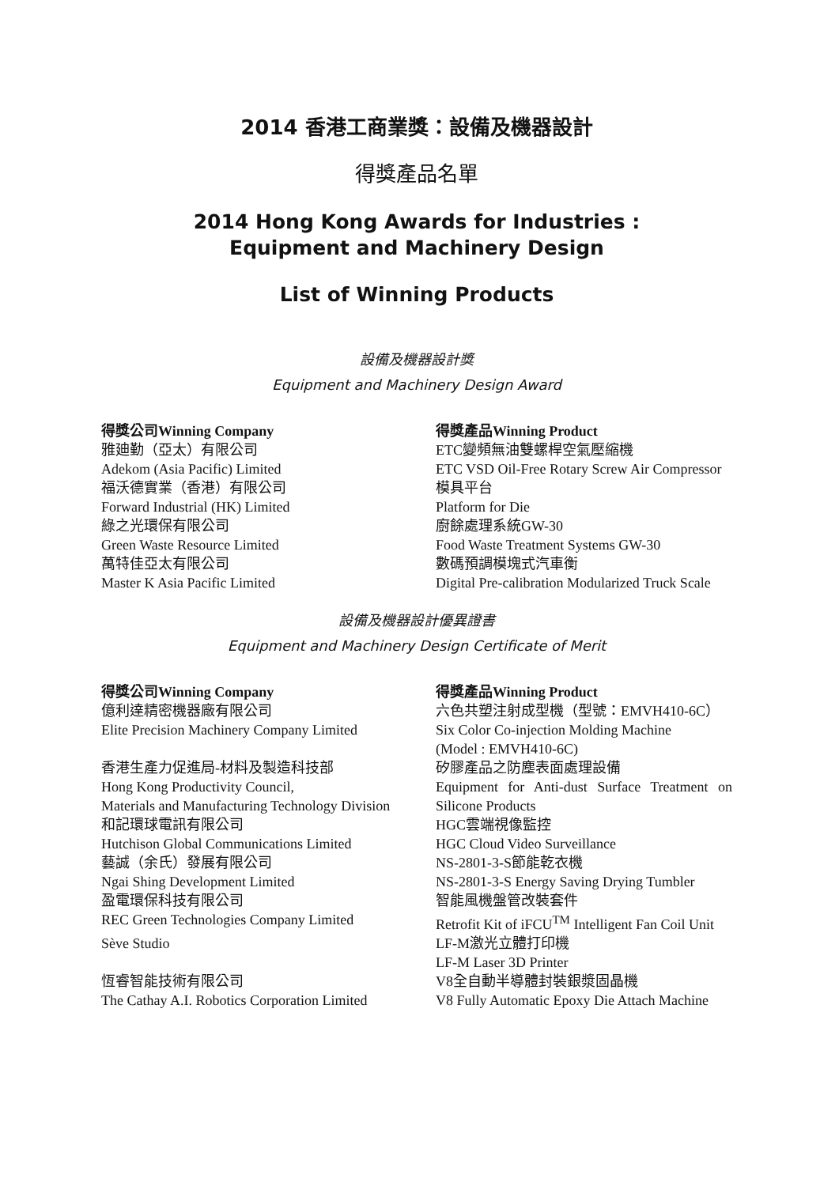2014 香港工商業獎：設備及機器設計
得獎產品名單
2014 Hong Kong Awards for Industries :
Equipment and Machinery Design
List of Winning Products
設備及機器設計獎
Equipment and Machinery Design Award
| 得獎公司Winning Company | 得獎產品Winning Product |
| --- | --- |
| 雅廸勤（亞太）有限公司 Adekom (Asia Pacific) Limited | ETC變頻無油雙螺桿空氣壓縮機 ETC VSD Oil-Free Rotary Screw Air Compressor |
| 福沃德實業（香港）有限公司 Forward Industrial (HK) Limited | 模具平台 Platform for Die |
| 綠之光環保有限公司 Green Waste Resource Limited | 廚餘處理系統GW-30 Food Waste Treatment Systems GW-30 |
| 萬特佳亞太有限公司 Master K Asia Pacific Limited | 數碼預調模塊式汽車衡 Digital Pre-calibration Modularized Truck Scale |
設備及機器設計優異證書
Equipment and Machinery Design Certificate of Merit
| 得獎公司Winning Company | 得獎產品Winning Product |
| --- | --- |
| 億利達精密機器廠有限公司 Elite Precision Machinery Company Limited | 六色共塑注射成型機（型號：EMVH410-6C） Six Color Co-injection Molding Machine (Model : EMVH410-6C) |
| 香港生產力促進局-材料及製造科技部 Hong Kong Productivity Council, Materials and Manufacturing Technology Division | 矽膠產品之防塵表面處理設備 Equipment for Anti-dust Surface Treatment on Silicone Products |
| 和記環球電訊有限公司 Hutchison Global Communications Limited | HGC雲端視像監控 HGC Cloud Video Surveillance |
| 藝誠（余氏）發展有限公司 Ngai Shing Development Limited | NS-2801-3-S節能乾衣機 NS-2801-3-S Energy Saving Drying Tumbler |
| 盈電環保科技有限公司 REC Green Technologies Company Limited | 智能風機盤管改裝套件 Retrofit Kit of iFCU<sup>TM</sup> Intelligent Fan Coil Unit |
| Sève Studio | LF-M激光立體打印機 LF-M Laser 3D Printer |
| 恆睿智能技術有限公司 The Cathay A.I. Robotics Corporation Limited | V8全自動半導體封裝銀漿固晶機 V8 Fully Automatic Epoxy Die Attach Machine |